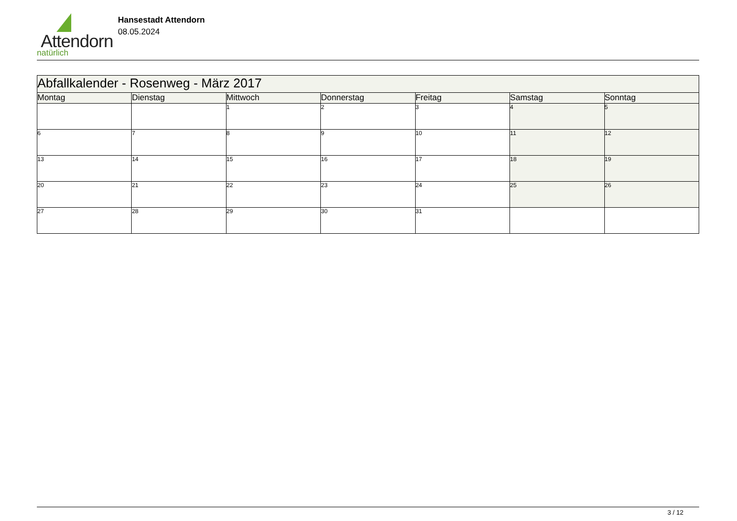Attendorn
natürlich
Hansestadt Attendorn
08.05.2024
| Abfallkalender - Rosenweg - März 2017 | | | | | | |
| --- | --- | --- | --- | --- | --- | --- |
| Montag | Dienstag | Mittwoch | Donnerstag | Freitag | Samstag | Sonntag |
| | | 1 | 2 | 3 | 4 | 5 |
| 6 | 7 | 8 | 9 | 10 | 11 | 12 |
| 13 | 14 | 15 | 16 | 17 | 18 | 19 |
| 20 | 21 | 22 | 23 | 24 | 25 | 26 |
| 27 | 28 | 29 | 30 | 31 | | |
3 / 12